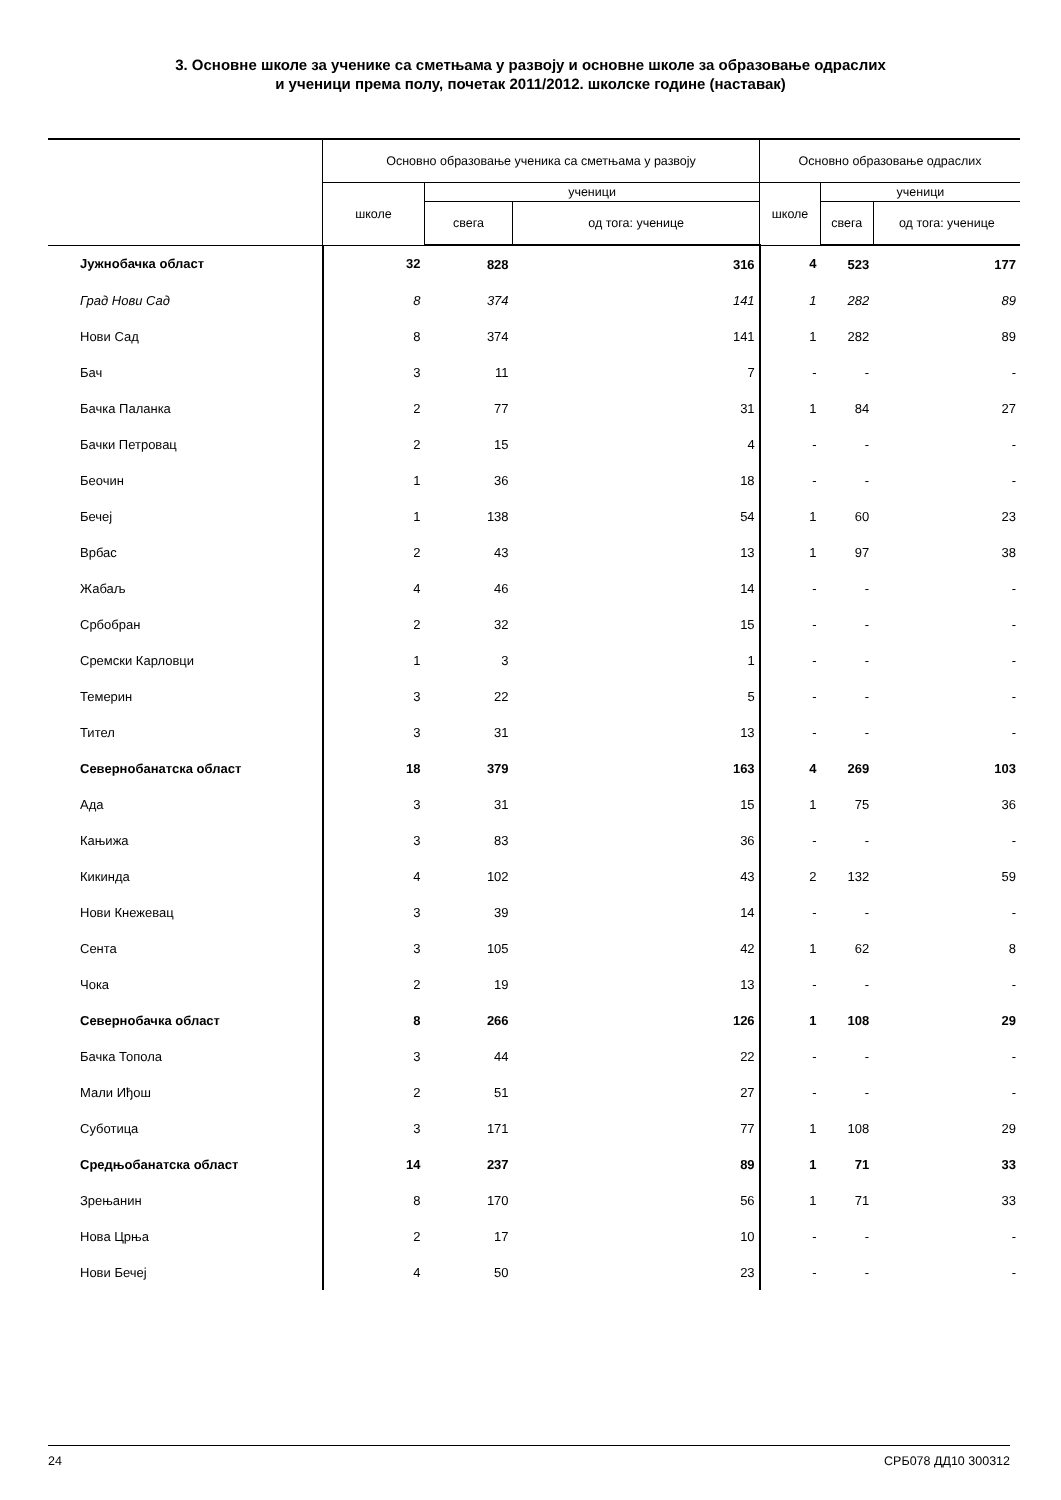3. Основне школе за ученике са сметњама у развоју и основне школе за образовање одраслих
и ученици према полу, почетак 2011/2012. школске године (наставак)
| | Основно образовање ученика са сметњама у развоју | | | Основно образовање одраслих | | |
| --- | --- | --- | --- | --- | --- | --- |
| | школе | ученици | | школе | ученици | |
| | | свега | од тога: ученице | | свега | од тога: ученице |
| Јужнобачка област | 32 | 828 | 316 | 4 | 523 | 177 |
| Град Нови Сад | 8 | 374 | 141 | 1 | 282 | 89 |
| Нови Сад | 8 | 374 | 141 | 1 | 282 | 89 |
| Бач | 3 | 11 | 7 | - | - | - |
| Бачка Паланка | 2 | 77 | 31 | 1 | 84 | 27 |
| Бачки Петровац | 2 | 15 | 4 | - | - | - |
| Беочин | 1 | 36 | 18 | - | - | - |
| Бечеј | 1 | 138 | 54 | 1 | 60 | 23 |
| Врбас | 2 | 43 | 13 | 1 | 97 | 38 |
| Жабаљ | 4 | 46 | 14 | - | - | - |
| Србобран | 2 | 32 | 15 | - | - | - |
| Сремски Карловци | 1 | 3 | 1 | - | - | - |
| Темерин | 3 | 22 | 5 | - | - | - |
| Тител | 3 | 31 | 13 | - | - | - |
| Севернобанатска област | 18 | 379 | 163 | 4 | 269 | 103 |
| Ада | 3 | 31 | 15 | 1 | 75 | 36 |
| Кањижа | 3 | 83 | 36 | - | - | - |
| Кикинда | 4 | 102 | 43 | 2 | 132 | 59 |
| Нови Кнежевац | 3 | 39 | 14 | - | - | - |
| Сента | 3 | 105 | 42 | 1 | 62 | 8 |
| Чока | 2 | 19 | 13 | - | - | - |
| Севернобачка област | 8 | 266 | 126 | 1 | 108 | 29 |
| Бачка Топола | 3 | 44 | 22 | - | - | - |
| Мали Иђош | 2 | 51 | 27 | - | - | - |
| Суботица | 3 | 171 | 77 | 1 | 108 | 29 |
| Средњобанатска област | 14 | 237 | 89 | 1 | 71 | 33 |
| Зрењанин | 8 | 170 | 56 | 1 | 71 | 33 |
| Нова Црња | 2 | 17 | 10 | - | - | - |
| Нови Бечеј | 4 | 50 | 23 | - | - | - |
24 СРБ078 ДД10 300312